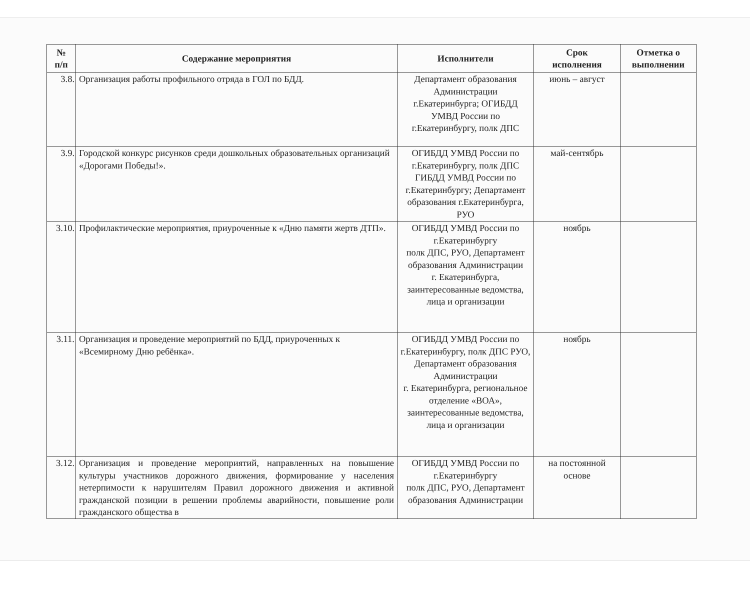| № п/п | Содержание мероприятия | Исполнители | Срок исполнения | Отметка о выполнении |
| --- | --- | --- | --- | --- |
| 3.8. | Организация работы профильного отряда в ГОЛ по БДД. | Департамент образования Администрации г.Екатеринбурга; ОГИБДД УМВД России по г.Екатеринбургу, полк ДПС | июнь – август | |
| 3.9. | Городской конкурс рисунков среди дошкольных образовательных организаций «Дорогами Победы!». | ОГИБДД УМВД России по г.Екатеринбургу, полк ДПС ГИБДД УМВД России по г.Екатеринбургу; Департамент образования г.Екатеринбурга, РУО | май-сентябрь | |
| 3.10. | Профилактические мероприятия, приуроченные к «Дню памяти жертв ДТП». | ОГИБДД УМВД России по г.Екатеринбургу полк ДПС, РУО, Департамент образования Администрации г. Екатеринбурга, заинтересованные ведомства, лица и организации | ноябрь | |
| 3.11. | Организация и проведение мероприятий по БДД, приуроченных к «Всемирному Дню ребёнка». | ОГИБДД УМВД России по г.Екатеринбургу, полк ДПС РУО, Департамент образования Администрации г. Екатеринбурга, региональное отделение «ВОА», заинтересованные ведомства, лица и организации | ноябрь | |
| 3.12. | Организация и проведение мероприятий, направленных на повышение культуры участников дорожного движения, формирование у населения нетерпимости к нарушителям Правил дорожного движения и активной гражданской позиции в решении проблемы аварийности, повышение роли гражданского общества в | ОГИБДД УМВД России по г.Екатеринбургу полк ДПС, РУО, Департамент образования Администрации | на постоянной основе | |